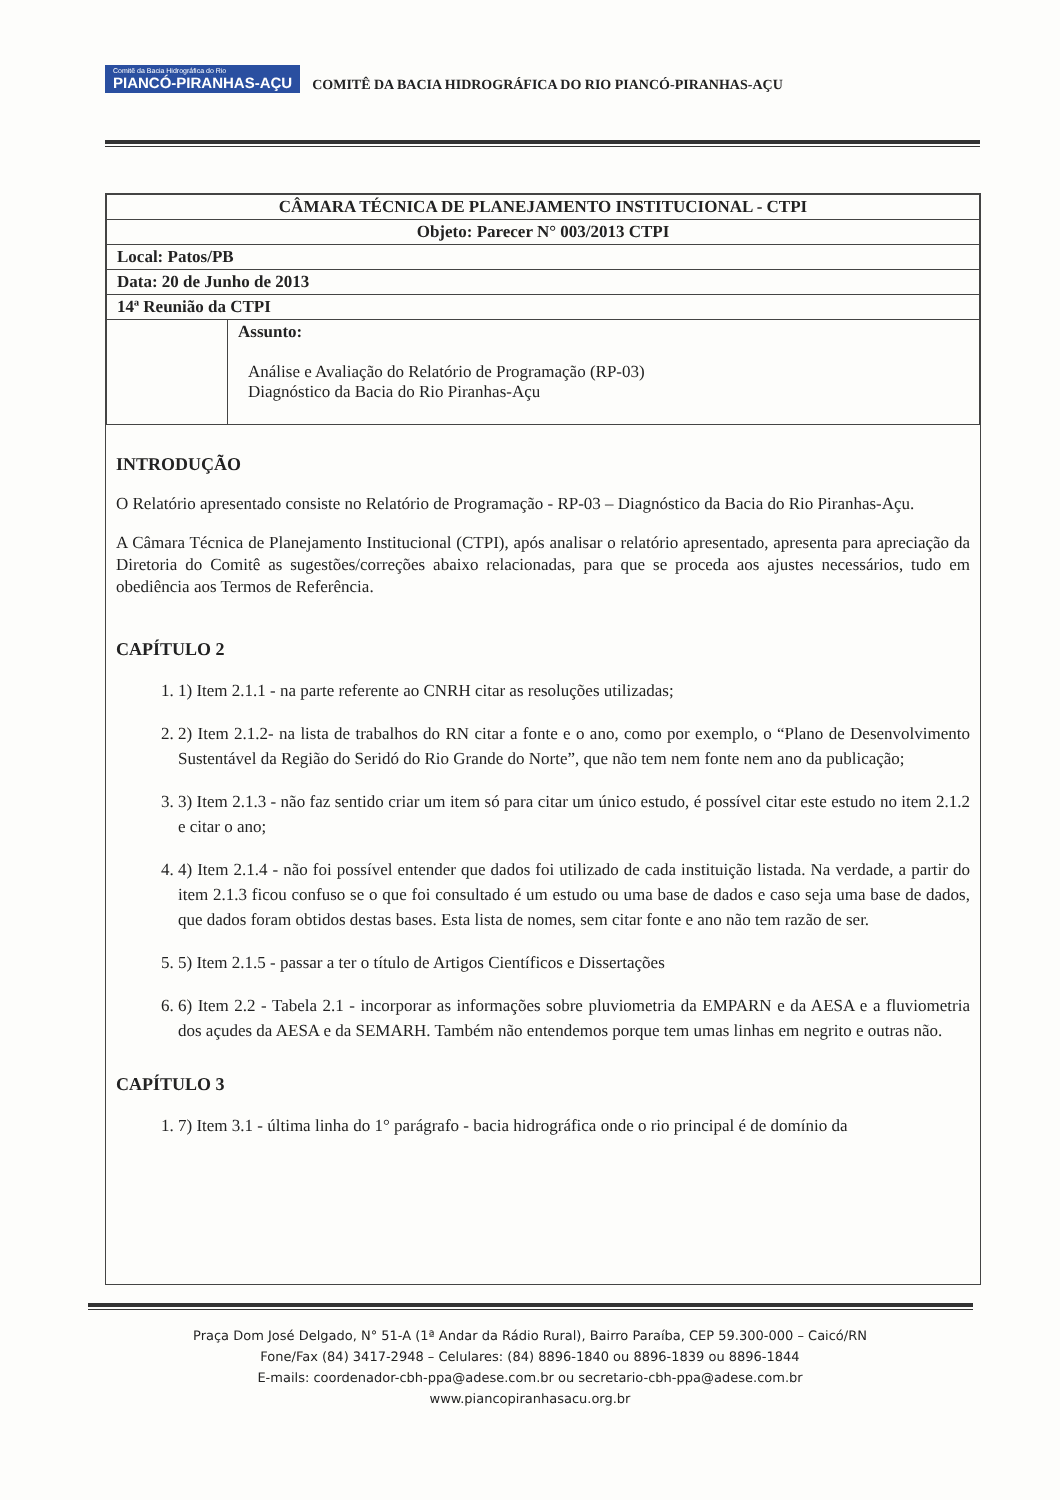Comitê da Bacia Hidrográfica do Rio PIANCÓ-PIRANHAS-AÇU COMITÊ DA BACIA HIDROGRÁFICA DO RIO PIANCÓ-PIRANHAS-AÇU
| CÂMARA TÉCNICA DE PLANEJAMENTO INSTITUCIONAL - CTPI | |
| Objeto: Parecer N° 003/2013 CTPI | |
| Local: Patos/PB | |
| Data: 20 de Junho de 2013 | |
| 14ª Reunião da CTPI | |
| | Assunto: Análise e Avaliação do Relatório de Programação (RP-03) Diagnóstico da Bacia do Rio Piranhas-Açu |
INTRODUÇÃO
O Relatório apresentado consiste no Relatório de Programação - RP-03 – Diagnóstico da Bacia do Rio Piranhas-Açu.
A Câmara Técnica de Planejamento Institucional (CTPI), após analisar o relatório apresentado, apresenta para apreciação da Diretoria do Comitê as sugestões/correções abaixo relacionadas, para que se proceda aos ajustes necessários, tudo em obediência aos Termos de Referência.
CAPÍTULO 2
1. 1) Item 2.1.1 - na parte referente ao CNRH citar as resoluções utilizadas;
2. 2) Item 2.1.2- na lista de trabalhos do RN citar a fonte e o ano, como por exemplo, o “Plano de Desenvolvimento Sustentável da Região do Seridó do Rio Grande do Norte”, que não tem nem fonte nem ano da publicação;
3. 3) Item 2.1.3 - não faz sentido criar um item só para citar um único estudo, é possível citar este estudo no item 2.1.2 e citar o ano;
4. 4) Item 2.1.4 - não foi possível entender que dados foi utilizado de cada instituição listada. Na verdade, a partir do item 2.1.3 ficou confuso se o que foi consultado é um estudo ou uma base de dados e caso seja uma base de dados, que dados foram obtidos destas bases. Esta lista de nomes, sem citar fonte e ano não tem razão de ser.
5. 5) Item 2.1.5 - passar a ter o título de Artigos Científicos e Dissertações
6. 6) Item 2.2 - Tabela 2.1 - incorporar as informações sobre pluviometria da EMPARN e da AESA e a fluviometria dos açudes da AESA e da SEMARH. Também não entendemos porque tem umas linhas em negrito e outras não.
CAPÍTULO 3
1. 7) Item 3.1 - última linha do 1° parágrafo - bacia hidrográfica onde o rio principal é de domínio da
Praça Dom José Delgado, N° 51-A (1ª Andar da Rádio Rural), Bairro Paraíba, CEP 59.300-000 – Caicó/RN
Fone/Fax (84) 3417-2948 – Celulares: (84) 8896-1840 ou 8896-1839 ou 8896-1844
E-mails: coordenador-cbh-ppa@adese.com.br ou secretario-cbh-ppa@adese.com.br
www.piancopiranhasacu.org.br